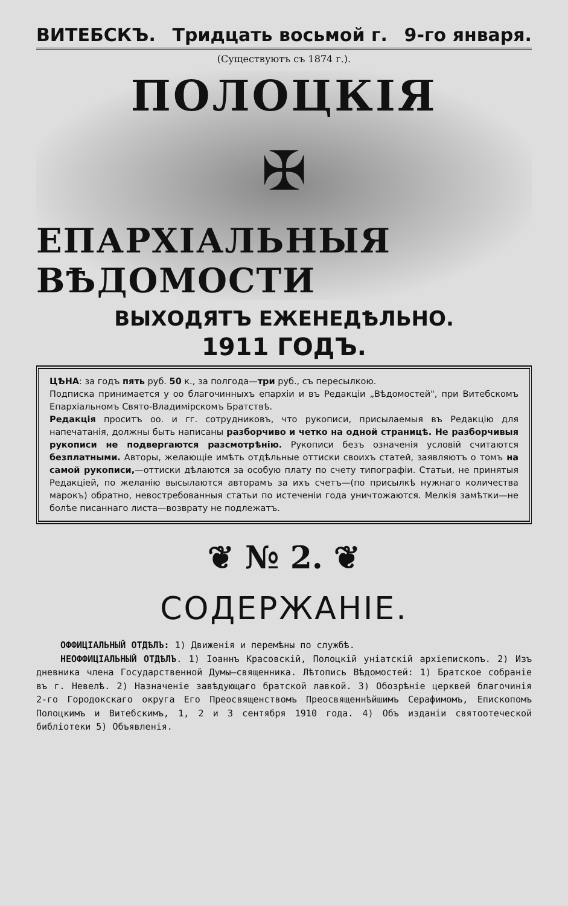ВИТЕБСКЪ. Тридцать восьмой г. 9-го января.
(Существуютъ съ 1874 г.).
ПОЛОЦКІЯ
✠
ЕПАРХІАЛЬНЫЯ ВѢДОМОСТИ
ВЫХОДЯТЪ ЕЖЕНЕДѢЛЬНО.
1911 ГОДЪ.
ЦѢНА: за годъ пять руб. 50 к., за полгода—три руб., съ пересылкою.
Подписка принимается у оо благочинныхъ епархіи и въ Редакціи „Вѣдомостей", при Витебскомъ Епархіальномъ Свято-Владимірскомъ Братствѣ.
Редакція проситъ оо. и гг. сотрудниковъ, что рукописи, присылаемыя въ Редакцію для напечатанія, должны быть написаны разборчиво и четко на одной страницѣ. Не разборчивыя рукописи не подвергаются разсмотрѣнію. Рукописи безъ означенія условій считаются безплатными. Авторы, желающіе имѣть отдѣльные оттиски своихъ статей, заявляютъ о томъ на самой рукописи,—оттиски дѣлаются за особую плату по счету типографіи. Статьи, не принятыя Редакціей, по желанію высылаются авторамъ за ихъ счетъ—(по присылкѣ нужнаго количества марокъ) обратно, невостребованныя статьи по истеченіи года уничтожаются. Мелкія замѣтки—не болѣе писаннаго листа—возврату не подлежатъ.
❦ № 2. ❦
СОДЕРЖАНІЕ.
ОФФИЦІАЛЬНЫЙ ОТДѢЛЪ: 1) Движенія и перемѣны по службѣ.
НЕОФФИЦІАЛЬНЫЙ ОТДѢЛЪ. 1) Іоаннъ Красовскій, Полоцкій уніатскій архіепископъ. 2) Изъ дневника члена Государственной Думы—священника. Лѣтопись Вѣдомостей: 1) Братское собраніе въ г. Невелѣ. 2) Назначеніе завѣдующаго братской лавкой. 3) Обозрѣніе церквей благочинія 2-го Городокскаго округа Его Преосвященствомъ Преосвященнѣйшимъ Серафимомъ, Епископомъ Полоцкимъ и Витебскимъ, 1, 2 и 3 сентября 1910 года. 4) Объ изданіи святоотеческой библіотеки 5) Объявленія.